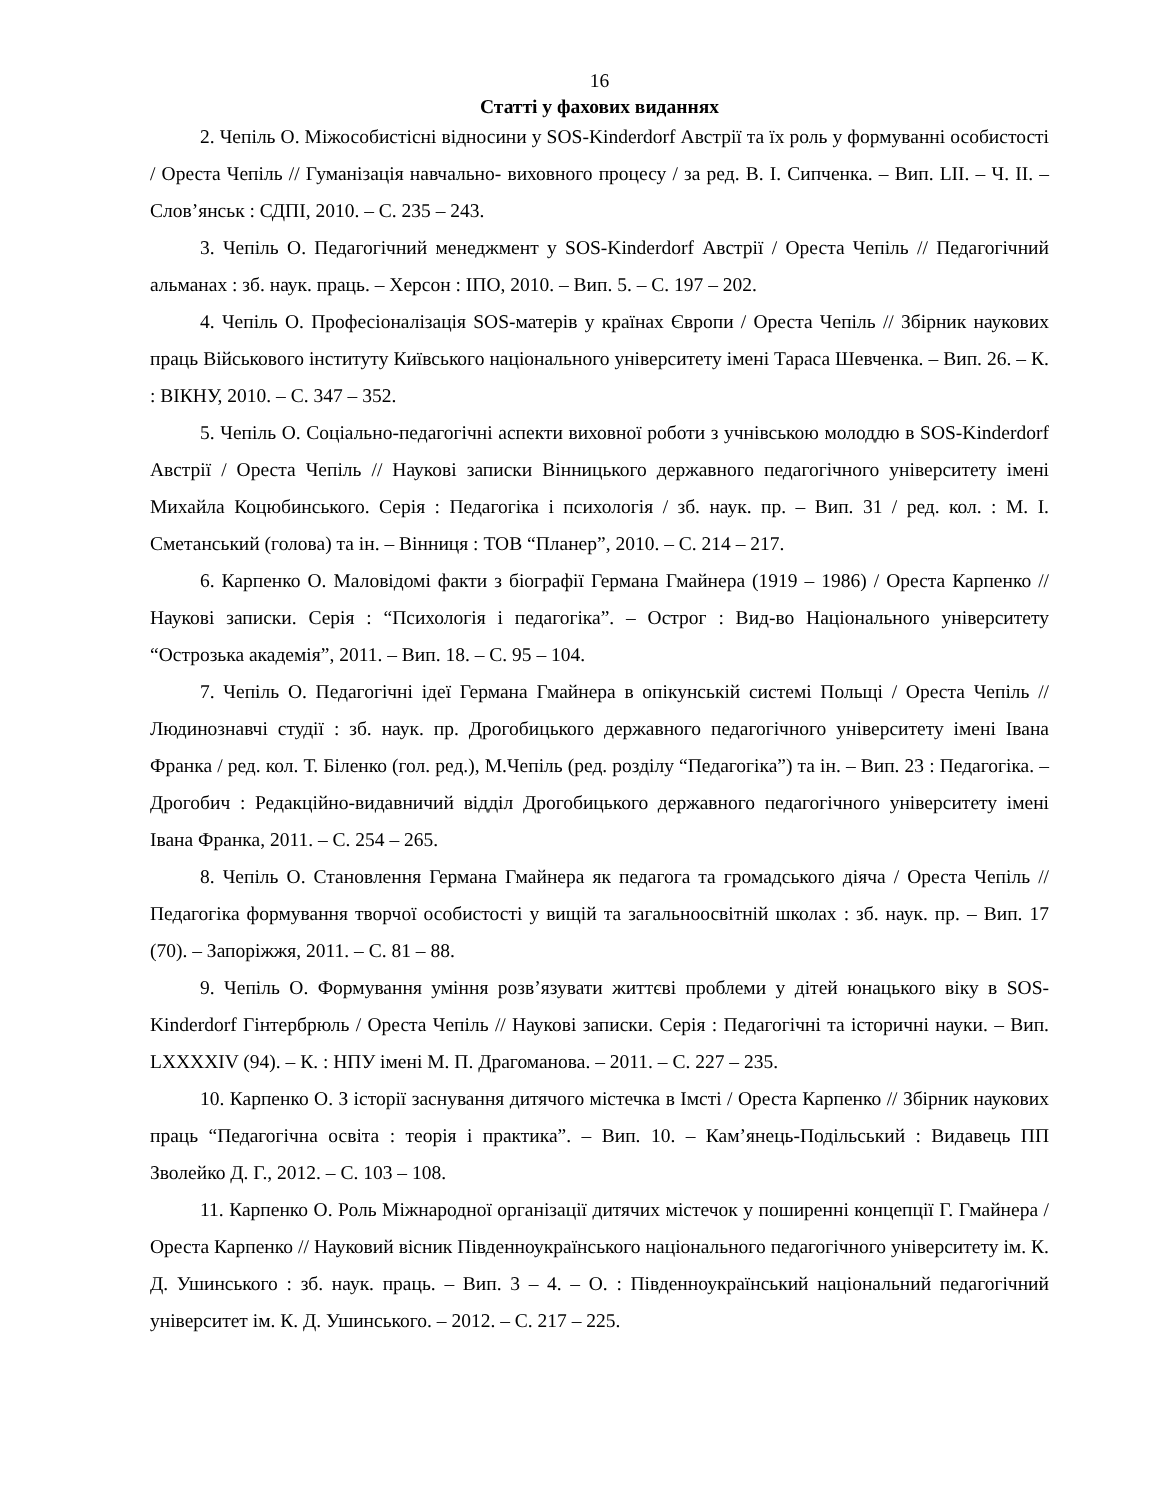16
Статті у фахових виданнях
2. Чепіль О. Міжособистісні відносини у SOS-Kinderdorf Австрії та їх роль у формуванні особистості / Ореста Чепіль // Гуманізація навчально- виховного процесу / за ред. В. І. Сипченка. – Вип. LII. – Ч. ІІ. – Слов’янськ : СДПІ, 2010. – С. 235 – 243.
3. Чепіль О. Педагогічний менеджмент у SOS-Kinderdorf Австрії / Ореста Чепіль // Педагогічний альманах : зб. наук. праць. – Херсон : ІПО, 2010. – Вип. 5. – С. 197 – 202.
4. Чепіль О. Професіоналізація SOS-матерів у країнах Європи / Ореста Чепіль // Збірник наукових праць Військового інституту Київського національного університету імені Тараса Шевченка. – Вип. 26. – К. : ВІКНУ, 2010. – С. 347 – 352.
5. Чепіль О. Соціально-педагогічні аспекти виховної роботи з учнівською молоддю в SOS-Kinderdorf Австрії / Ореста Чепіль // Наукові записки Вінницького державного педагогічного університету імені Михайла Коцюбинського. Серія : Педагогіка і психологія / зб. наук. пр. – Вип. 31 / ред. кол. : М. І. Сметанський (голова) та ін. – Вінниця : ТОВ “Планер”, 2010. – С. 214 – 217.
6. Карпенко О. Маловідомі факти з біографії Германа Гмайнера (1919 – 1986) / Ореста Карпенко // Наукові записки. Серія : “Психологія і педагогіка”. – Острог : Вид-во Національного університету “Острозька академія”, 2011. – Вип. 18. – С. 95 – 104.
7. Чепіль О. Педагогічні ідеї Германа Гмайнера в опікунській системі Польщі / Ореста Чепіль // Людинознавчі студії : зб. наук. пр. Дрогобицького державного педагогічного університету імені Івана Франка / ред. кол. Т. Біленко (гол. ред.), М.Чепіль (ред. розділу “Педагогіка”) та ін. – Вип. 23 : Педагогіка. – Дрогобич : Редакційно-видавничий відділ Дрогобицького державного педагогічного університету імені Івана Франка, 2011. – С. 254 – 265.
8. Чепіль О. Становлення Германа Гмайнера як педагога та громадського діяча / Ореста Чепіль // Педагогіка формування творчої особистості у вищій та загальноосвітній школах : зб. наук. пр. – Вип. 17 (70). – Запоріжжя, 2011. – С. 81 – 88.
9. Чепіль О. Формування уміння розв’язувати життєві проблеми у дітей юнацького віку в SOS-Kinderdorf Гінтербрюль / Ореста Чепіль // Наукові записки. Серія : Педагогічні та історичні науки. – Вип. LXXXXIV (94). – К. : НПУ імені М. П. Драгоманова. – 2011. – С. 227 – 235.
10. Карпенко О. З історії заснування дитячого містечка в Імсті / Ореста Карпенко // Збірник наукових праць “Педагогічна освіта : теорія і практика”. – Вип. 10. – Кам’янець-Подільський : Видавець ПП Зволейко Д. Г., 2012. – С. 103 – 108.
11. Карпенко О. Роль Міжнародної організації дитячих містечок у поширенні концепції Г. Гмайнера / Ореста Карпенко // Науковий вісник Південноукраїнського національного педагогічного університету ім. К. Д. Ушинського : зб. наук. праць. – Вип. 3 – 4. – О. : Південноукраїнський національний педагогічний університет ім. К. Д. Ушинського. – 2012. – С. 217 – 225.